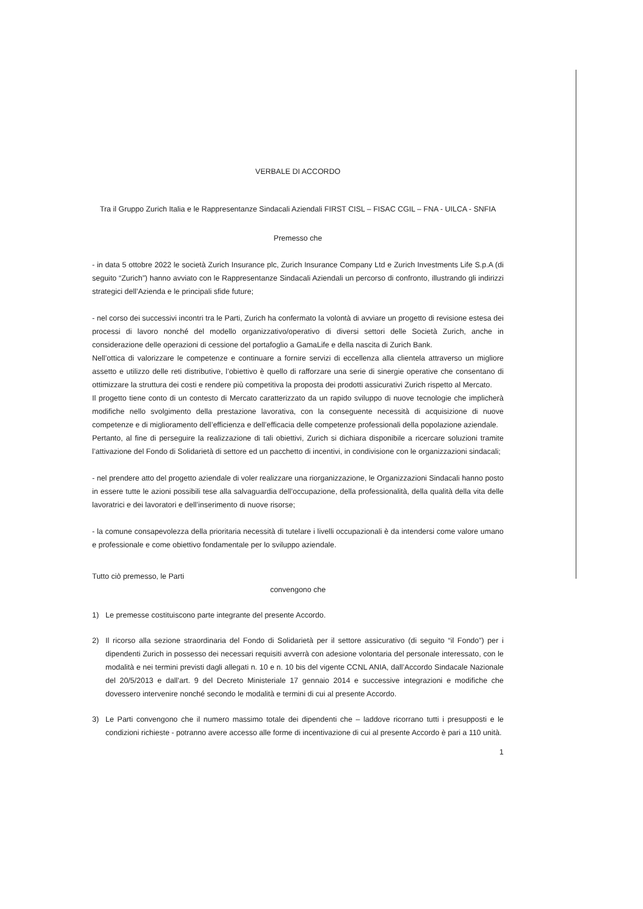VERBALE DI ACCORDO
Tra il Gruppo Zurich Italia e le Rappresentanze Sindacali Aziendali FIRST CISL – FISAC CGIL – FNA - UILCA - SNFIA
Premesso che
- in data 5 ottobre 2022 le società Zurich Insurance plc, Zurich Insurance Company Ltd e Zurich Investments Life S.p.A (di seguito “Zurich”) hanno avviato con le Rappresentanze Sindacali Aziendali un percorso di confronto, illustrando gli indirizzi strategici dell’Azienda e le principali sfide future;
- nel corso dei successivi incontri tra le Parti, Zurich ha confermato la volontà di avviare un progetto di revisione estesa dei processi di lavoro nonché del modello organizzativo/operativo di diversi settori delle Società Zurich, anche in considerazione delle operazioni di cessione del portafoglio a GamaLife e della nascita di Zurich Bank.
Nell’ottica di valorizzare le competenze e continuare a fornire servizi di eccellenza alla clientela attraverso un migliore assetto e utilizzo delle reti distributive, l’obiettivo è quello di rafforzare una serie di sinergie operative che consentano di ottimizzare la struttura dei costi e rendere più competitiva la proposta dei prodotti assicurativi Zurich rispetto al Mercato.
Il progetto tiene conto di un contesto di Mercato caratterizzato da un rapido sviluppo di nuove tecnologie che implicherà modifiche nello svolgimento della prestazione lavorativa, con la conseguente necessità di acquisizione di nuove competenze e di miglioramento dell’efficienza e dell’efficacia delle competenze professionali della popolazione aziendale.
Pertanto, al fine di perseguire la realizzazione di tali obiettivi, Zurich si dichiara disponibile a ricercare soluzioni tramite l’attivazione del Fondo di Solidarietà di settore ed un pacchetto di incentivi, in condivisione con le organizzazioni sindacali;
- nel prendere atto del progetto aziendale di voler realizzare una riorganizzazione, le Organizzazioni Sindacali hanno posto in essere tutte le azioni possibili tese alla salvaguardia dell’occupazione, della professionalità, della qualità della vita delle lavoratrici e dei lavoratori e dell’inserimento di nuove risorse;
- la comune consapevolezza della prioritaria necessità di tutelare i livelli occupazionali è da intendersi come valore umano e professionale e come obiettivo fondamentale per lo sviluppo aziendale.
Tutto ciò premesso, le Parti
convengono che
1) Le premesse costituiscono parte integrante del presente Accordo.
2) Il ricorso alla sezione straordinaria del Fondo di Solidarietà per il settore assicurativo (di seguito “il Fondo”) per i dipendenti Zurich in possesso dei necessari requisiti avverrà con adesione volontaria del personale interessato, con le modalità e nei termini previsti dagli allegati n. 10 e n. 10 bis del vigente CCNL ANIA, dall’Accordo Sindacale Nazionale del 20/5/2013 e dall’art. 9 del Decreto Ministeriale 17 gennaio 2014 e successive integrazioni e modifiche che dovessero intervenire nonché secondo le modalità e termini di cui al presente Accordo.
3) Le Parti convengono che il numero massimo totale dei dipendenti che – laddove ricorrano tutti i presupposti e le condizioni richieste - potranno avere accesso alle forme di incentivazione di cui al presente Accordo è pari a 110 unità.
1